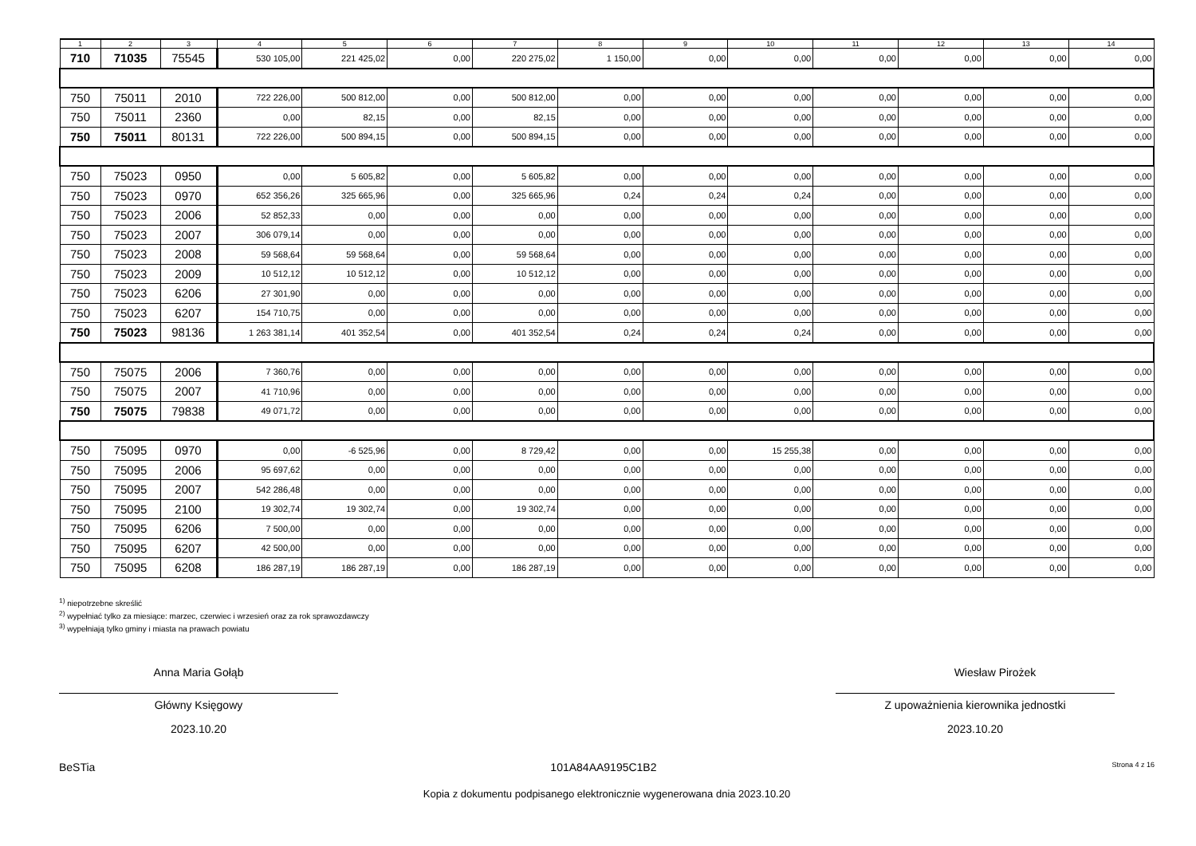| 1 | 2 | 3 | 4 | 5 | 6 | 7 | 8 | 9 | 10 | 11 | 12 | 13 | 14 |
| --- | --- | --- | --- | --- | --- | --- | --- | --- | --- | --- | --- | --- | --- |
| 710 | 71035 | 75545 | 530 105,00 | 221 425,02 | 0,00 | 220 275,02 | 1 150,00 | 0,00 | 0,00 | 0,00 | 0,00 | 0,00 | 0,00 |
| 750 | 75011 | 2010 | 722 226,00 | 500 812,00 | 0,00 | 500 812,00 | 0,00 | 0,00 | 0,00 | 0,00 | 0,00 | 0,00 | 0,00 |
| 750 | 75011 | 2360 | 0,00 | 82,15 | 0,00 | 82,15 | 0,00 | 0,00 | 0,00 | 0,00 | 0,00 | 0,00 | 0,00 |
| 750 | 75011 | 80131 | 722 226,00 | 500 894,15 | 0,00 | 500 894,15 | 0,00 | 0,00 | 0,00 | 0,00 | 0,00 | 0,00 | 0,00 |
| 750 | 75023 | 0950 | 0,00 | 5 605,82 | 0,00 | 5 605,82 | 0,00 | 0,00 | 0,00 | 0,00 | 0,00 | 0,00 | 0,00 |
| 750 | 75023 | 0970 | 652 356,26 | 325 665,96 | 0,00 | 325 665,96 | 0,24 | 0,24 | 0,24 | 0,00 | 0,00 | 0,00 | 0,00 |
| 750 | 75023 | 2006 | 52 852,33 | 0,00 | 0,00 | 0,00 | 0,00 | 0,00 | 0,00 | 0,00 | 0,00 | 0,00 | 0,00 |
| 750 | 75023 | 2007 | 306 079,14 | 0,00 | 0,00 | 0,00 | 0,00 | 0,00 | 0,00 | 0,00 | 0,00 | 0,00 | 0,00 |
| 750 | 75023 | 2008 | 59 568,64 | 59 568,64 | 0,00 | 59 568,64 | 0,00 | 0,00 | 0,00 | 0,00 | 0,00 | 0,00 | 0,00 |
| 750 | 75023 | 2009 | 10 512,12 | 10 512,12 | 0,00 | 10 512,12 | 0,00 | 0,00 | 0,00 | 0,00 | 0,00 | 0,00 | 0,00 |
| 750 | 75023 | 6206 | 27 301,90 | 0,00 | 0,00 | 0,00 | 0,00 | 0,00 | 0,00 | 0,00 | 0,00 | 0,00 | 0,00 |
| 750 | 75023 | 6207 | 154 710,75 | 0,00 | 0,00 | 0,00 | 0,00 | 0,00 | 0,00 | 0,00 | 0,00 | 0,00 | 0,00 |
| 750 | 75023 | 98136 | 1 263 381,14 | 401 352,54 | 0,00 | 401 352,54 | 0,24 | 0,24 | 0,24 | 0,00 | 0,00 | 0,00 | 0,00 |
| 750 | 75075 | 2006 | 7 360,76 | 0,00 | 0,00 | 0,00 | 0,00 | 0,00 | 0,00 | 0,00 | 0,00 | 0,00 | 0,00 |
| 750 | 75075 | 2007 | 41 710,96 | 0,00 | 0,00 | 0,00 | 0,00 | 0,00 | 0,00 | 0,00 | 0,00 | 0,00 | 0,00 |
| 750 | 75075 | 79838 | 49 071,72 | 0,00 | 0,00 | 0,00 | 0,00 | 0,00 | 0,00 | 0,00 | 0,00 | 0,00 | 0,00 |
| 750 | 75095 | 0970 | 0,00 | -6 525,96 | 0,00 | 8 729,42 | 0,00 | 0,00 | 15 255,38 | 0,00 | 0,00 | 0,00 | 0,00 |
| 750 | 75095 | 2006 | 95 697,62 | 0,00 | 0,00 | 0,00 | 0,00 | 0,00 | 0,00 | 0,00 | 0,00 | 0,00 | 0,00 |
| 750 | 75095 | 2007 | 542 286,48 | 0,00 | 0,00 | 0,00 | 0,00 | 0,00 | 0,00 | 0,00 | 0,00 | 0,00 | 0,00 |
| 750 | 75095 | 2100 | 19 302,74 | 19 302,74 | 0,00 | 19 302,74 | 0,00 | 0,00 | 0,00 | 0,00 | 0,00 | 0,00 | 0,00 |
| 750 | 75095 | 6206 | 7 500,00 | 0,00 | 0,00 | 0,00 | 0,00 | 0,00 | 0,00 | 0,00 | 0,00 | 0,00 | 0,00 |
| 750 | 75095 | 6207 | 42 500,00 | 0,00 | 0,00 | 0,00 | 0,00 | 0,00 | 0,00 | 0,00 | 0,00 | 0,00 | 0,00 |
| 750 | 75095 | 6208 | 186 287,19 | 186 287,19 | 0,00 | 186 287,19 | 0,00 | 0,00 | 0,00 | 0,00 | 0,00 | 0,00 | 0,00 |
<sup>1)</sup> niepotrzebne skreślić
<sup>2)</sup> wypełniać tylko za miesiące: marzec, czerwiec i wrzesień oraz za rok sprawozdawczy
<sup>3)</sup> wypełniają tylko gminy i miasta na prawach powiatu
Anna Maria Gołąb
Główny Księgowy
2023.10.20
Wiesław Pirożek
Z upoważnienia kierownika jednostki
2023.10.20
BeSTia 101A84AA9195C1B2 Strona 4 z 16
Kopia z dokumentu podpisanego elektronicznie wygenerowana dnia 2023.10.20